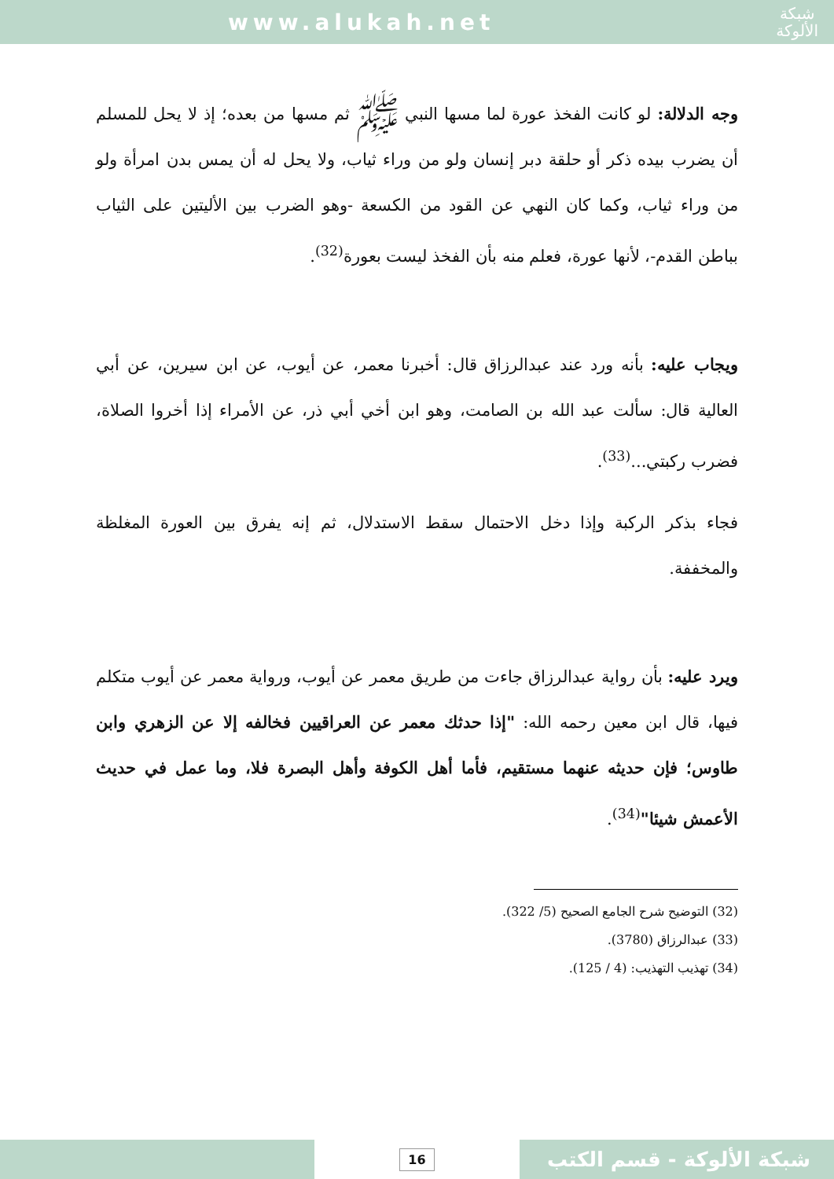www.alukah.net
شبكة
الألوكة
وجه الدلالة: لو كانت الفخذ عورة لما مسها النبي ﷺ ثم مسها من بعده؛ إذ لا يحل للمسلم أن يضرب بيده ذكر أو حلقة دبر إنسان ولو من وراء ثياب، ولا يحل له أن يمس بدن امرأة ولو من وراء ثياب، وكما كان النهي عن القود من الكسعة -وهو الضرب بين الأليتين على الثياب بباطن القدم-، لأنها عورة، فعلم منه بأن الفخذ ليست بعورة<sup>(32)</sup>.
ويجاب عليه: بأنه ورد عند عبدالرزاق قال: أخبرنا معمر، عن أيوب، عن ابن سيرين، عن أبي العالية قال: سألت عبد الله بن الصامت، وهو ابن أخي أبي ذر، عن الأمراء إذا أخروا الصلاة، فضرب ركبتي...<sup>(33)</sup>.
فجاء بذكر الركبة وإذا دخل الاحتمال سقط الاستدلال، ثم إنه يفرق بين العورة المغلظة والمخففة.
ويرد عليه: بأن رواية عبدالرزاق جاءت من طريق معمر عن أيوب، ورواية معمر عن أيوب متكلم فيها، قال ابن معين رحمه الله: "إذا حدثك معمر عن العراقيين فخالفه إلا عن الزهري وابن طاوس؛ فإن حديثه عنهما مستقيم، فأما أهل الكوفة وأهل البصرة فلا، وما عمل في حديث الأعمش شيئا"<sup>(34)</sup>.
(32) التوضيح شرح الجامع الصحيح (5/ 322).
(33) عبدالرزاق (3780).
(34) تهذيب التهذيب: (4 / 125).
16
شبكة الألوكة - قسم الكتب